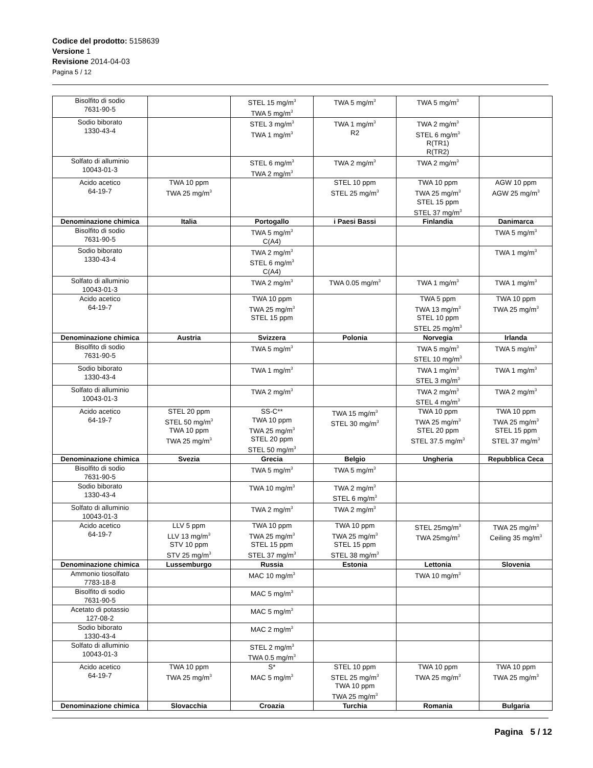Codice del prodotto: 5158639
Versione 1
Revisione 2014-04-03
Pagina 5 / 12
| Bisolfito di sodio 7631-90-5 | | STEL 15 mg/m<sup>3</sup> TWA 5 mg/m<sup>3</sup> | TWA 5 mg/m<sup>3</sup> | TWA 5 mg/m<sup>3</sup> | |
| Sodio biborato 1330-43-4 | | STEL 3 mg/m<sup>3</sup> TWA 1 mg/m<sup>3</sup> | TWA 1 mg/m<sup>3</sup> R2 | TWA 2 mg/m<sup>3</sup> STEL 6 mg/m<sup>3</sup> R(TR1) R(TR2) | |
| Solfato di alluminio 10043-01-3 | | STEL 6 mg/m<sup>3</sup> TWA 2 mg/m<sup>3</sup> | TWA 2 mg/m<sup>3</sup> | TWA 2 mg/m<sup>3</sup> | |
| Acido acetico 64-19-7 | TWA 10 ppm TWA 25 mg/m<sup>3</sup> | | STEL 10 ppm STEL 25 mg/m<sup>3</sup> | TWA 10 ppm TWA 25 mg/m<sup>3</sup> STEL 15 ppm STEL 37 mg/m<sup>3</sup> | AGW 10 ppm AGW 25 mg/m<sup>3</sup> |
| Denominazione chimica | Italia | Portogallo | i Paesi Bassi | Finlandia | Danimarca |
| Bisolfito di sodio 7631-90-5 | | TWA 5 mg/m<sup>3</sup> C(A4) | | | TWA 5 mg/m<sup>3</sup> |
| Sodio biborato 1330-43-4 | | TWA 2 mg/m<sup>3</sup> STEL 6 mg/m<sup>3</sup> C(A4) | | | TWA 1 mg/m<sup>3</sup> |
| Solfato di alluminio 10043-01-3 | | TWA 2 mg/m<sup>3</sup> | TWA 0.05 mg/m<sup>3</sup> | TWA 1 mg/m<sup>3</sup> | TWA 1 mg/m<sup>3</sup> |
| Acido acetico 64-19-7 | | TWA 10 ppm TWA 25 mg/m<sup>3</sup> STEL 15 ppm | | TWA 5 ppm TWA 13 mg/m<sup>3</sup> STEL 10 ppm STEL 25 mg/m<sup>3</sup> | TWA 10 ppm TWA 25 mg/m<sup>3</sup> |
| Denominazione chimica | Austria | Svizzera | Polonia | Norvegia | Irlanda |
| Bisolfito di sodio 7631-90-5 | | TWA 5 mg/m<sup>3</sup> | | TWA 5 mg/m<sup>3</sup> STEL 10 mg/m<sup>3</sup> | TWA 5 mg/m<sup>3</sup> |
| Sodio biborato 1330-43-4 | | TWA 1 mg/m<sup>3</sup> | | TWA 1 mg/m<sup>3</sup> STEL 3 mg/m<sup>3</sup> | TWA 1 mg/m<sup>3</sup> |
| Solfato di alluminio 10043-01-3 | | TWA 2 mg/m<sup>3</sup> | | TWA 2 mg/m<sup>3</sup> STEL 4 mg/m<sup>3</sup> | TWA 2 mg/m<sup>3</sup> |
| Acido acetico 64-19-7 | STEL 20 ppm STEL 50 mg/m<sup>3</sup> TWA 10 ppm TWA 25 mg/m<sup>3</sup> | SS-C** TWA 10 ppm TWA 25 mg/m<sup>3</sup> STEL 20 ppm STEL 50 mg/m<sup>3</sup> | TWA 15 mg/m<sup>3</sup> STEL 30 mg/m<sup>3</sup> | TWA 10 ppm TWA 25 mg/m<sup>3</sup> STEL 20 ppm STEL 37.5 mg/m<sup>3</sup> | TWA 10 ppm TWA 25 mg/m<sup>3</sup> STEL 15 ppm STEL 37 mg/m<sup>3</sup> |
| Denominazione chimica | Svezia | Grecia | Belgio | Ungheria | Repubblica Ceca |
| Bisolfito di sodio 7631-90-5 | | TWA 5 mg/m<sup>3</sup> | TWA 5 mg/m<sup>3</sup> | | |
| Sodio biborato 1330-43-4 | | TWA 10 mg/m<sup>3</sup> | TWA 2 mg/m<sup>3</sup> STEL 6 mg/m<sup>3</sup> | | |
| Solfato di alluminio 10043-01-3 | | TWA 2 mg/m<sup>3</sup> | TWA 2 mg/m<sup>3</sup> | | |
| Acido acetico 64-19-7 | LLV 5 ppm LLV 13 mg/m<sup>3</sup> STV 10 ppm STV 25 mg/m<sup>3</sup> | TWA 10 ppm TWA 25 mg/m<sup>3</sup> STEL 15 ppm STEL 37 mg/m<sup>3</sup> | TWA 10 ppm TWA 25 mg/m<sup>3</sup> STEL 15 ppm STEL 38 mg/m<sup>3</sup> | STEL 25mg/m<sup>3</sup> TWA 25mg/m<sup>3</sup> | TWA 25 mg/m<sup>3</sup> Ceiling 35 mg/m<sup>3</sup> |
| Denominazione chimica | Lussemburgo | Russia | Estonia | Lettonia | Slovenia |
| Ammonio tiosolfato 7783-18-8 | | MAC 10 mg/m<sup>3</sup> | | TWA 10 mg/m<sup>3</sup> | |
| Bisolfito di sodio 7631-90-5 | | MAC 5 mg/m<sup>3</sup> | | | |
| Acetato di potassio 127-08-2 | | MAC 5 mg/m<sup>3</sup> | | | |
| Sodio biborato 1330-43-4 | | MAC 2 mg/m<sup>3</sup> | | | |
| Solfato di alluminio 10043-01-3 | | STEL 2 mg/m<sup>3</sup> TWA 0.5 mg/m<sup>3</sup> | | | |
| Acido acetico 64-19-7 | TWA 10 ppm TWA 25 mg/m<sup>3</sup> | S* MAC 5 mg/m<sup>3</sup> | STEL 10 ppm STEL 25 mg/m<sup>3</sup> TWA 10 ppm TWA 25 mg/m<sup>3</sup> | TWA 10 ppm TWA 25 mg/m<sup>3</sup> | TWA 10 ppm TWA 25 mg/m<sup>3</sup> |
| Denominazione chimica | Slovacchia | Croazia | Turchia | Romania | Bulgaria |
Pagina 5 / 12